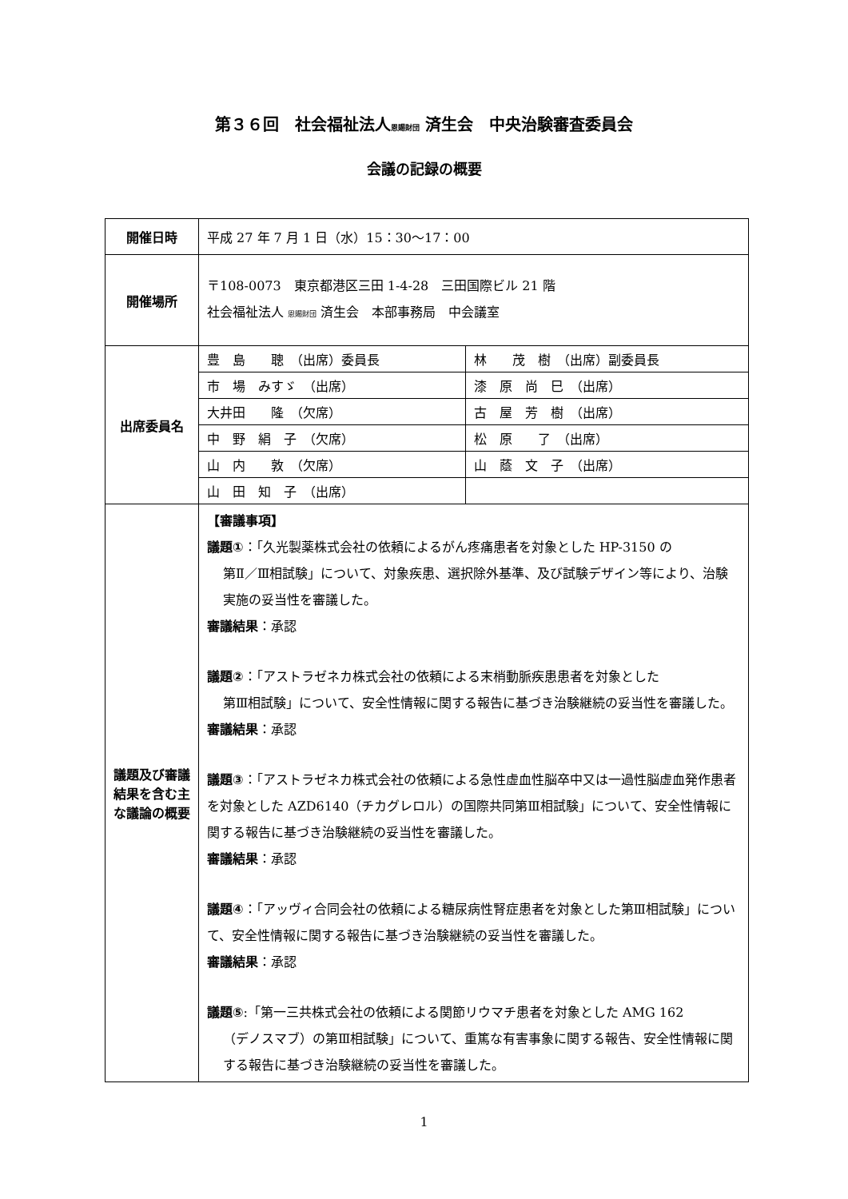第３６回　社会福祉法人恩賜財団 済生会　中央治験審査委員会
会議の記録の概要
| 開催日時 | 平成 27 年 7 月 1 日（水）15：30〜17：00 | |
| 開催場所 | 〒108-0073 東京都港区三田 1-4-28 三田国際ビル 21 階 社会福祉法人 恩賜財団 済生会 本部事務局 中会議室 | |
| 出席委員名 | 豊 島 聰 （出席）委員長 | 林 茂 樹 （出席）副委員長 |
| | 市 場 みすゞ （出席） | 漆 原 尚 巳 （出席） |
| | 大井田 隆 （欠席） | 古 屋 芳 樹 （出席） |
| | 中 野 絹 子 （欠席） | 松 原 了 （出席） |
| | 山 内 敦 （欠席） | 山 蔭 文 子 （出席） |
| | 山 田 知 子 （出席） | |
| 議題及び審議結果を含む主な議論の概要 | 【審議事項】 議題① ：「久光製薬株式会社の依頼によるがん疼痛患者を対象とした HP-3150 の 第Ⅱ／Ⅲ相試験」について、対象疾患、選択除外基準、及び試験デザイン等により、治験実施の妥当性を審議した。 審議結果 ：承認 議題② ：「アストラゼネカ株式会社の依頼による末梢動脈疾患患者を対象とした 第Ⅲ相試験」について、安全性情報に関する報告に基づき治験継続の妥当性を審議した。 審議結果 ：承認 議題③ ：「アストラゼネカ株式会社の依頼による急性虚血性脳卒中又は一過性脳虚血発作患者を対象とした AZD6140（チカグレロル）の国際共同第Ⅲ相試験」について、安全性情報に関する報告に基づき治験継続の妥当性を審議した。 審議結果 ：承認 議題④ ：「アッヴィ合同会社の依頼による糖尿病性腎症患者を対象とした第Ⅲ相試験」について、安全性情報に関する報告に基づき治験継続の妥当性を審議した。 審議結果 ：承認 議題⑤ :「第一三共株式会社の依頼による関節リウマチ患者を対象とした AMG 162 （デノスマブ）の第Ⅲ相試験」について、重篤な有害事象に関する報告、安全性情報に関する報告に基づき治験継続の妥当性を審議した。 | |
1